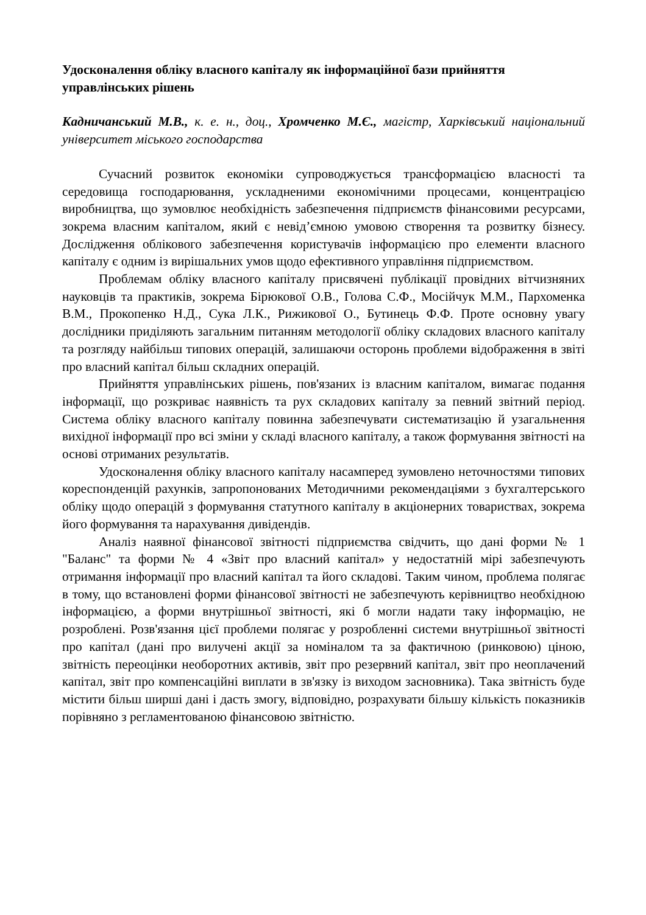Удосконалення обліку власного капіталу як інформаційної бази прийняття управлінських рішень
Кадничанський М.В., к. е. н., доц., Хромченко М.Є., магістр, Харківський національний університет міського господарства
Сучасний розвиток економіки супроводжується трансформацією власності та середовища господарювання, ускладненими економічними процесами, концентрацією виробництва, що зумовлює необхідність забезпечення підприємств фінансовими ресурсами, зокрема власним капіталом, який є невід’ємною умовою створення та розвитку бізнесу. Дослідження облікового забезпечення користувачів інформацією про елементи власного капіталу є одним із вирішальних умов щодо ефективного управління підприємством.
Проблемам обліку власного капіталу присвячені публікації провідних вітчизняних науковців та практиків, зокрема Бірюкової О.В., Голова С.Ф., Мосійчук М.М., Пархоменка В.М., Прокопенко Н.Д., Сука Л.К., Рижикової О., Бутинець Ф.Ф. Проте основну увагу дослідники приділяють загальним питанням методології обліку складових власного капіталу та розгляду найбільш типових операцій, залишаючи осторонь проблеми відображення в звіті про власний капітал більш складних операцій.
Прийняття управлінських рішень, пов'язаних із власним капіталом, вимагає подання інформації, що розкриває наявність та рух складових капіталу за певний звітний період. Система обліку власного капіталу повинна забезпечувати систематизацію й узагальнення вихідної інформації про всі зміни у складі власного капіталу, а також формування звітності на основі отриманих результатів.
Удосконалення обліку власного капіталу насамперед зумовлено неточностями типових кореспонденцій рахунків, запропонованих Методичними рекомендаціями з бухгалтерського обліку щодо операцій з формування статутного капіталу в акціонерних товариствах, зокрема його формування та нарахування дивідендів.
Аналіз наявної фінансової звітності підприємства свідчить, що дані форми № 1 "Баланс" та форми № 4 «Звіт про власний капітал» у недостатній мірі забезпечують отримання інформації про власний капітал та його складові. Таким чином, проблема полягає в тому, що встановлені форми фінансової звітності не забезпечують керівництво необхідною інформацією, а форми внутрішньої звітності, які б могли надати таку інформацію, не розроблені. Розв'язання цієї проблеми полягає у розробленні системи внутрішньої звітності про капітал (дані про вилучені акції за номіналом та за фактичною (ринковою) ціною, звітність переоцінки необоротних активів, звіт про резервний капітал, звіт про неоплачений капітал, звіт про компенсаційні виплати в зв'язку із виходом засновника). Така звітність буде містити більш ширші дані і дасть змогу, відповідно, розрахувати більшу кількість показників порівняно з регламентованою фінансовою звітністю.